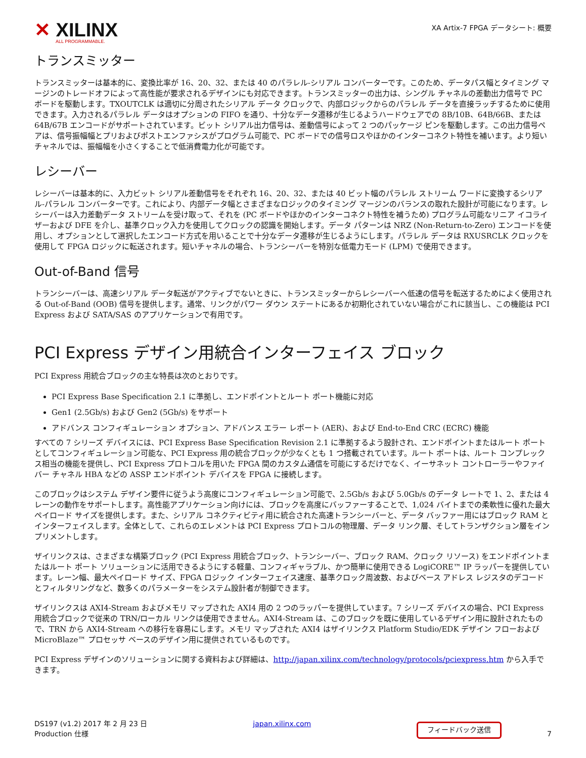✕ XILINX
ALL PROGRAMMABLE.
XA Artix-7 FPGA データシート: 概要
トランスミッター
トランスミッターは基本的に、変換比率が 16、20、32、または 40 のパラレル-シリアル コンバーターです。このため、データパス幅とタイミング マージンのトレードオフによって高性能が要求されるデザインにも対応できます。トランスミッターの出力は、シングル チャネルの差動出力信号で PC ボードを駆動します。TXOUTCLK は適切に分周されたシリアル データ クロックで、内部ロジックからのパラレル データを直接ラッチするために使用できます。入力されるパラレル データはオプションの FIFO を通り、十分なデータ遷移が生じるようハードウェアでの 8B/10B、64B/66B、または 64B/67B エンコードがサポートされています。ビット シリアル出力信号は、差動信号によって 2 つのパッケージ ピンを駆動します。この出力信号ペアは、信号振幅幅とプリおよびポストエンファシスがプログラム可能で、PC ボードでの信号ロスやほかのインターコネクト特性を補います。より短いチャネルでは、振幅幅を小さくすることで低消費電力化が可能です。
レシーバー
レシーバーは基本的に、入力ビット シリアル差動信号をそれぞれ 16、20、32、または 40 ビット幅のパラレル ストリーム ワードに変換するシリアル-パラレル コンバーターです。これにより、内部データ幅とさまざまなロジックのタイミング マージンのバランスの取れた設計が可能になります。レシーバーは入力差動データ ストリームを受け取って、それを (PC ボードやほかのインターコネクト特性を補うため) プログラム可能なリニア イコライザーおよび DFE を介し、基準クロック入力を使用してクロックの認識を開始します。データ パターンは NRZ (Non-Return-to-Zero) エンコードを使用し、オプションとして選択したエンコード方式を用いることで十分なデータ遷移が生じるようにします。パラレル データは RXUSRCLK クロックを使用して FPGA ロジックに転送されます。短いチャネルの場合、トランシーバーを特別な低電力モード (LPM) で使用できます。
Out-of-Band 信号
トランシーバーは、高速シリアル データ転送がアクティブでないときに、トランスミッターからレシーバーへ低速の信号を転送するためによく使用される Out-of-Band (OOB) 信号を提供します。通常、リンクがパワー ダウン ステートにあるか初期化されていない場合がこれに該当し、この機能は PCI Express および SATA/SAS のアプリケーションで有用です。
PCI Express デザイン用統合インターフェイス ブロック
PCI Express 用統合ブロックの主な特長は次のとおりです。
PCI Express Base Specification 2.1 に準拠し、エンドポイントとルート ポート機能に対応
Gen1 (2.5Gb/s) および Gen2 (5Gb/s) をサポート
アドバンス コンフィギュレーション オプション、アドバンス エラー レポート (AER)、および End-to-End CRC (ECRC) 機能
すべての 7 シリーズ デバイスには、PCI Express Base Specification Revision 2.1 に準拠するよう設計され、エンドポイントまたはルート ポートとしてコンフィギュレーション可能な、PCI Express 用の統合ブロックが少なくとも 1 つ搭載されています。ルート ポートは、ルート コンプレックス相当の機能を提供し、PCI Express プロトコルを用いた FPGA 間のカスタム通信を可能にするだけでなく、イーサネット コントローラーやファイバー チャネル HBA などの ASSP エンドポイント デバイスを FPGA に接続します。
このブロックはシステム デザイン要件に従うよう高度にコンフィギュレーション可能で、2.5Gb/s および 5.0Gb/s のデータ レートで 1、2、または 4 レーンの動作をサポートします。高性能アプリケーション向けには、ブロックを高度にバッファーすることで、1,024 バイトまでの柔軟性に優れた最大ペイロード サイズを提供します。また、シリアル コネクティビティ用に統合された高速トランシーバーと、データ バッファー用にはブロック RAM とインターフェイスします。全体として、これらのエレメントは PCI Express プロトコルの物理層、データ リンク層、そしてトランザクション層をインプリメントします。
ザイリンクスは、さまざまな構築ブロック (PCI Express 用統合ブロック、トランシーバー、ブロック RAM、クロック リソース) をエンドポイントまたはルート ポート ソリューションに活用できるようにする軽量、コンフィギャラブル、かつ簡単に使用できる LogiCORE™ IP ラッパーを提供しています。レーン幅、最大ペイロード サイズ、FPGA ロジック インターフェイス速度、基準クロック周波数、およびベース アドレス レジスタのデコードとフィルタリングなど、数多くのパラメーターをシステム設計者が制御できます。
ザイリンクスは AXI4-Stream およびメモリ マップされた AXI4 用の 2 つのラッパーを提供しています。7 シリーズ デバイスの場合、PCI Express 用統合ブロックで従来の TRN/ローカル リンクは使用できません。AXI4-Stream は、このブロックを既に使用しているデザイン用に設計されたもので、TRN から AXI4-Stream への移行を容易にします。メモリ マップされた AXI4 はザイリンクス Platform Studio/EDK デザイン フローおよび MicroBlaze™ プロセッサ ベースのデザイン用に提供されているものです。
PCI Express デザインのソリューションに関する資料および詳細は、http://japan.xilinx.com/technology/protocols/pciexpress.htm から入手できます。
DS197 (v1.2) 2017 年 2 月 23 日
Production 仕様
japan.xilinx.com
フィードバック送信 7